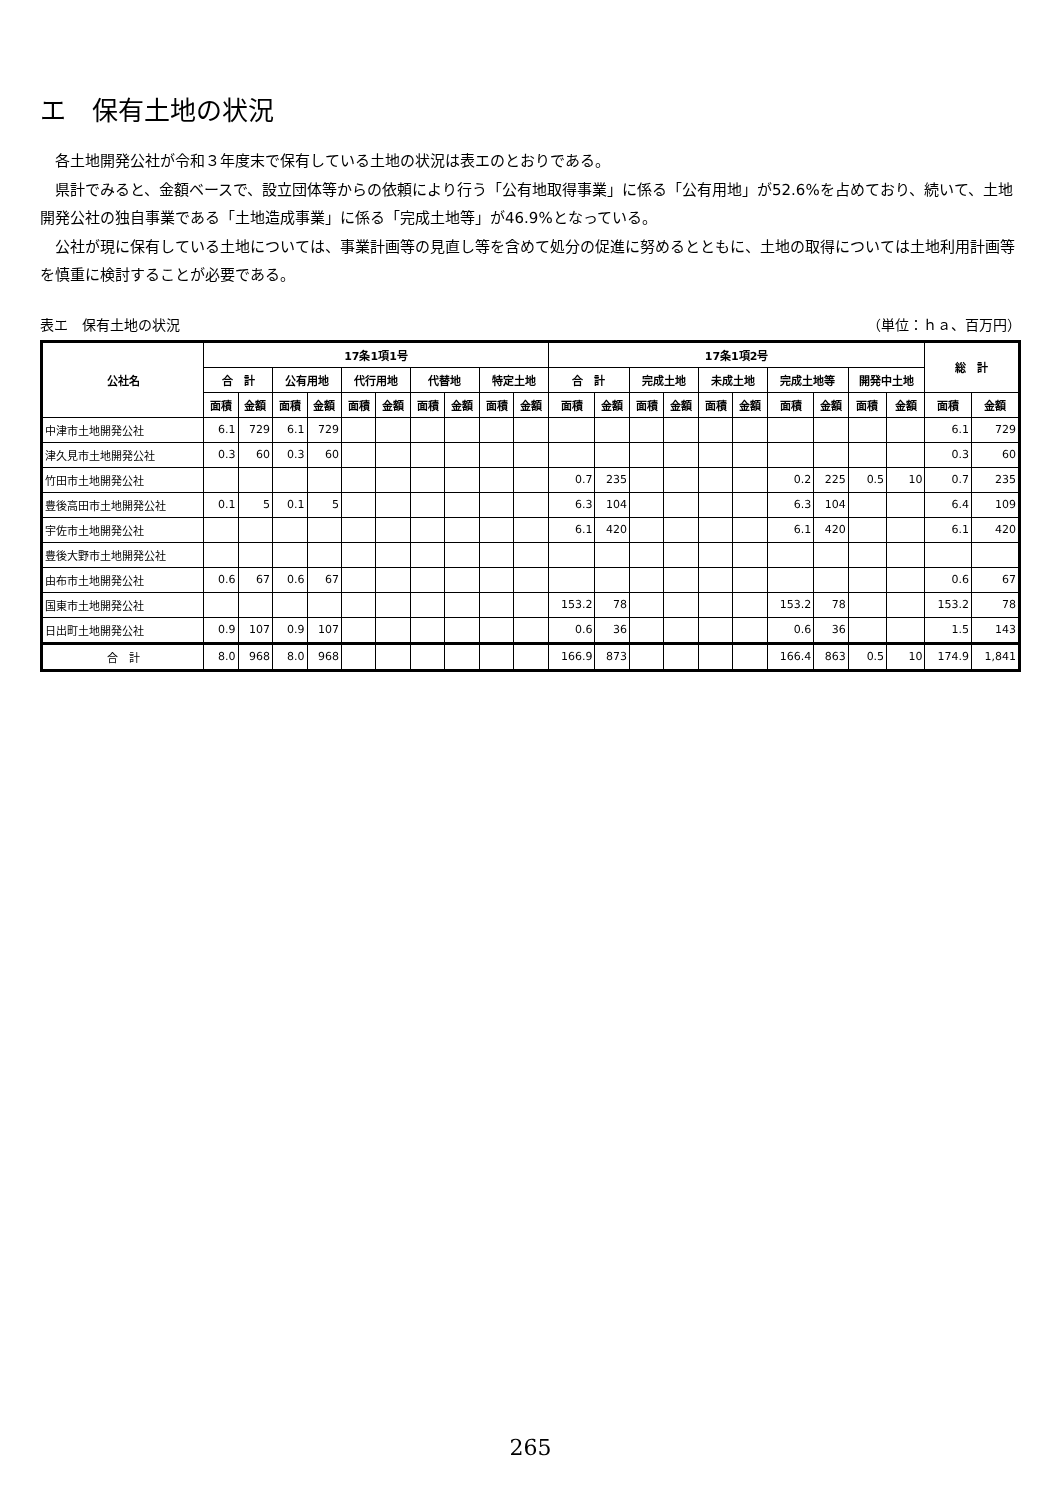エ　保有土地の状況
各土地開発公社が令和３年度末で保有している土地の状況は表エのとおりである。
県計でみると、金額ベースで、設立団体等からの依頼により行う「公有地取得事業」に係る「公有用地」が52.6%を占めており、続いて、土地開発公社の独自事業である「土地造成事業」に係る「完成土地等」が46.9%となっている。
公社が現に保有している土地については、事業計画等の見直し等を含めて処分の促進に努めるとともに、土地の取得については土地利用計画等を慎重に検討することが必要である。
表エ　保有土地の状況 （単位：ｈａ、百万円）
| 公社名 | 17条1項1号 | | | | | | | | | | 17条1項2号 | | | | | | | | | | 総 計 | |
| --- | --- | --- | --- | --- | --- | --- | --- | --- | --- | --- | --- | --- | --- | --- | --- | --- | --- | --- | --- | --- | --- | --- |
| | 合 計 | | 公有用地 | | 代行用地 | | 代替地 | | 特定土地 | | 合 計 | | 完成土地 | | 未成土地 | | 完成土地等 | | 開発中土地 | | | |
| | 面積 | 金額 | 面積 | 金額 | 面積 | 金額 | 面積 | 金額 | 面積 | 金額 | 面積 | 金額 | 面積 | 金額 | 面積 | 金額 | 面積 | 金額 | 面積 | 金額 | 面積 | 金額 |
| 中津市土地開発公社 | 6.1 | 729 | 6.1 | 729 | | | | | | | | | | | | | | | | | 6.1 | 729 |
| 津久見市土地開発公社 | 0.3 | 60 | 0.3 | 60 | | | | | | | | | | | | | | | | | 0.3 | 60 |
| 竹田市土地開発公社 | | | | | | | | | | | 0.7 | 235 | | | | | 0.2 | 225 | 0.5 | 10 | 0.7 | 235 |
| 豊後高田市土地開発公社 | 0.1 | 5 | 0.1 | 5 | | | | | | | 6.3 | 104 | | | | | 6.3 | 104 | | | 6.4 | 109 |
| 宇佐市土地開発公社 | | | | | | | | | | | 6.1 | 420 | | | | | 6.1 | 420 | | | 6.1 | 420 |
| 豊後大野市土地開発公社 | | | | | | | | | | | | | | | | | | | | | | |
| 由布市土地開発公社 | 0.6 | 67 | 0.6 | 67 | | | | | | | | | | | | | | | | | 0.6 | 67 |
| 国東市土地開発公社 | | | | | | | | | | | 153.2 | 78 | | | | | 153.2 | 78 | | | 153.2 | 78 |
| 日出町土地開発公社 | 0.9 | 107 | 0.9 | 107 | | | | | | | 0.6 | 36 | | | | | 0.6 | 36 | | | 1.5 | 143 |
| 合 計 | 8.0 | 968 | 8.0 | 968 | | | | | | | 166.9 | 873 | | | | | 166.4 | 863 | 0.5 | 10 | 174.9 | 1,841 |
265